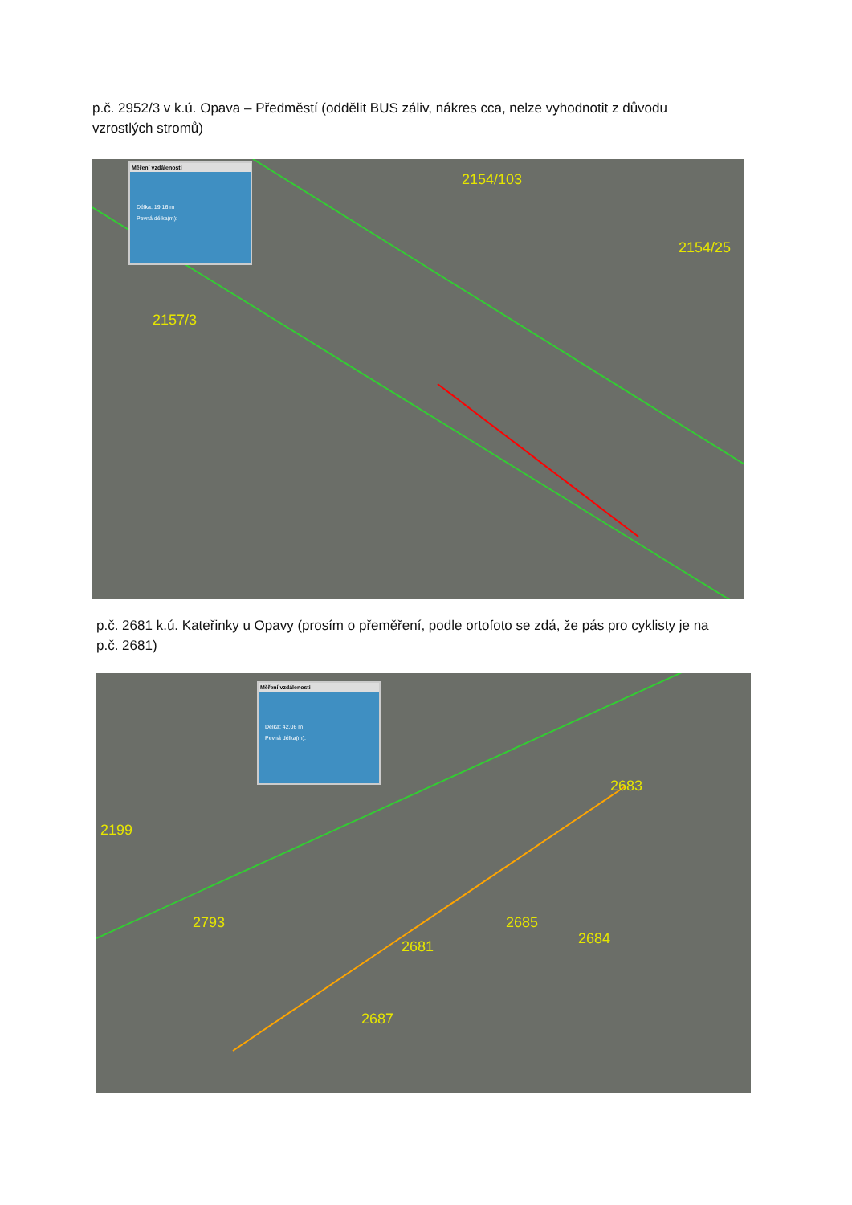p.č. 2952/3 v k.ú. Opava – Předměstí (oddělit BUS záliv, nákres cca, nelze vyhodnotit z důvodu
vzrostlých stromů)
Měření vzdálenosti
Délka: 19.16 m
Pevná délka(m):
2157/3
2154/103
2154/25
p.č. 2681 k.ú. Kateřinky u Opavy (prosím o přeměření, podle ortofoto se zdá, že pás pro cyklisty je na
p.č. 2681)
Měření vzdálenosti
Délka: 42.06 m
Pevná délka(m):
2199
2793
2683
2685
2684
2681
2687